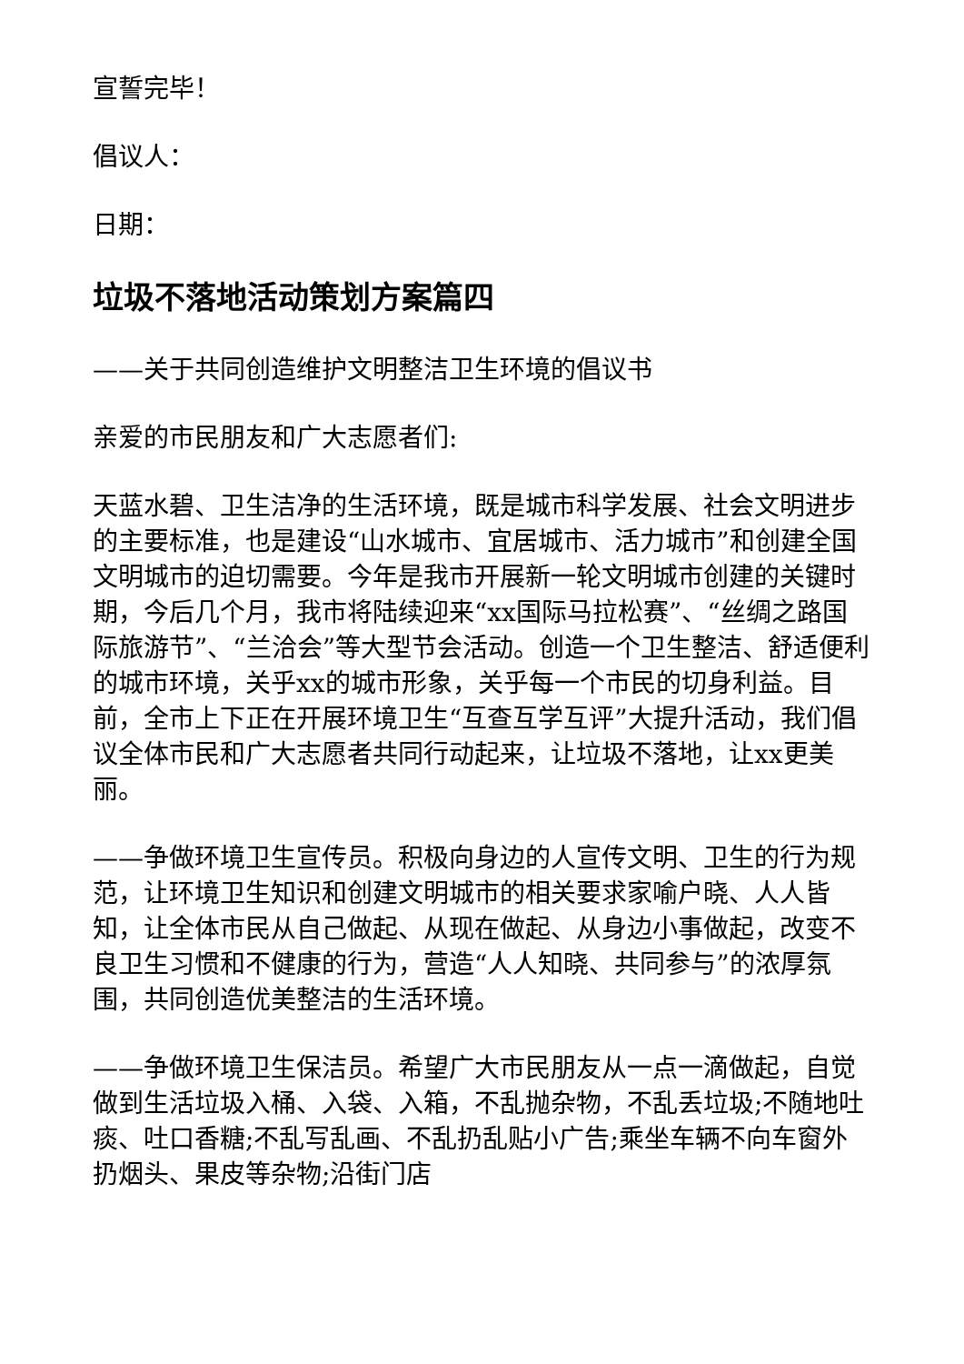宣誓完毕！
倡议人：
日期：
垃圾不落地活动策划方案篇四
——关于共同创造维护文明整洁卫生环境的倡议书
亲爱的市民朋友和广大志愿者们:
天蓝水碧、卫生洁净的生活环境，既是城市科学发展、社会文明进步的主要标准，也是建设“山水城市、宜居城市、活力城市”和创建全国文明城市的迫切需要。今年是我市开展新一轮文明城市创建的关键时期，今后几个月，我市将陆续迎来“xx国际马拉松赛”、“丝绸之路国际旅游节”、“兰洽会”等大型节会活动。创造一个卫生整洁、舒适便利的城市环境，关乎xx的城市形象，关乎每一个市民的切身利益。目前，全市上下正在开展环境卫生“互查互学互评”大提升活动，我们倡议全体市民和广大志愿者共同行动起来，让垃圾不落地，让xx更美丽。
——争做环境卫生宣传员。积极向身边的人宣传文明、卫生的行为规范，让环境卫生知识和创建文明城市的相关要求家喻户晓、人人皆知，让全体市民从自己做起、从现在做起、从身边小事做起，改变不良卫生习惯和不健康的行为，营造“人人知晓、共同参与”的浓厚氛围，共同创造优美整洁的生活环境。
——争做环境卫生保洁员。希望广大市民朋友从一点一滴做起，自觉做到生活垃圾入桶、入袋、入箱，不乱抛杂物，不乱丢垃圾;不随地吐痰、吐口香糖;不乱写乱画、不乱扔乱贴小广告;乘坐车辆不向车窗外扔烟头、果皮等杂物;沿街门店